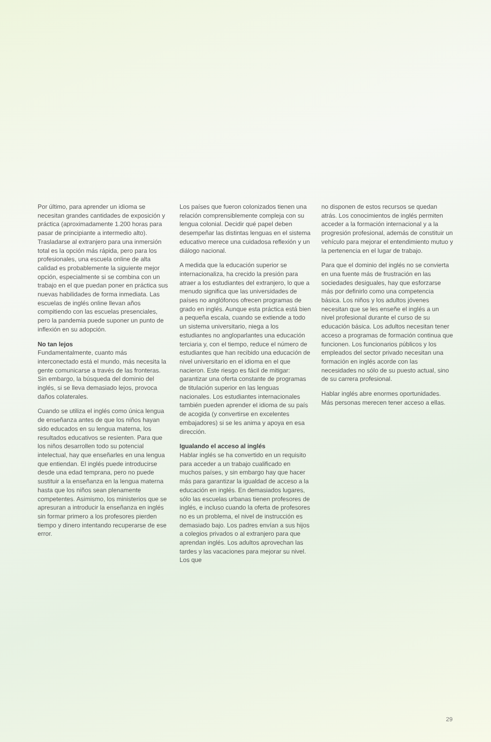Por último, para aprender un idioma se necesitan grandes cantidades de exposición y práctica (aproximadamente 1.200 horas para pasar de principiante a intermedio alto). Trasladarse al extranjero para una inmersión total es la opción más rápida, pero para los profesionales, una escuela online de alta calidad es probablemente la siguiente mejor opción, especialmente si se combina con un trabajo en el que puedan poner en práctica sus nuevas habilidades de forma inmediata. Las escuelas de inglés online llevan años compitiendo con las escuelas presenciales, pero la pandemia puede suponer un punto de inflexión en su adopción.
No tan lejos
Fundamentalmente, cuanto más interconectado está el mundo, más necesita la gente comunicarse a través de las fronteras. Sin embargo, la búsqueda del dominio del inglés, si se lleva demasiado lejos, provoca daños colaterales.
Cuando se utiliza el inglés como única lengua de enseñanza antes de que los niños hayan sido educados en su lengua materna, los resultados educativos se resienten. Para que los niños desarrollen todo su potencial intelectual, hay que enseñarles en una lengua que entiendan. El inglés puede introducirse desde una edad temprana, pero no puede sustituir a la enseñanza en la lengua materna hasta que los niños sean plenamente competentes. Asimismo, los ministerios que se apresuran a introducir la enseñanza en inglés sin formar primero a los profesores pierden tiempo y dinero intentando recuperarse de ese error.
Los países que fueron colonizados tienen una relación comprensiblemente compleja con su lengua colonial. Decidir qué papel deben desempeñar las distintas lenguas en el sistema educativo merece una cuidadosa reflexión y un diálogo nacional.
A medida que la educación superior se internacionaliza, ha crecido la presión para atraer a los estudiantes del extranjero, lo que a menudo significa que las universidades de países no anglófonos ofrecen programas de grado en inglés. Aunque esta práctica está bien a pequeña escala, cuando se extiende a todo un sistema universitario, niega a los estudiantes no angloparlantes una educación terciaria y, con el tiempo, reduce el número de estudiantes que han recibido una educación de nivel universitario en el idioma en el que nacieron. Este riesgo es fácil de mitigar: garantizar una oferta constante de programas de titulación superior en las lenguas nacionales. Los estudiantes internacionales también pueden aprender el idioma de su país de acogida (y convertirse en excelentes embajadores) si se les anima y apoya en esa dirección.
Igualando el acceso al inglés
Hablar inglés se ha convertido en un requisito para acceder a un trabajo cualificado en muchos países, y sin embargo hay que hacer más para garantizar la igualdad de acceso a la educación en inglés. En demasiados lugares, sólo las escuelas urbanas tienen profesores de inglés, e incluso cuando la oferta de profesores no es un problema, el nivel de instrucción es demasiado bajo. Los padres envían a sus hijos a colegios privados o al extranjero para que aprendan inglés. Los adultos aprovechan las tardes y las vacaciones para mejorar su nivel. Los que
no disponen de estos recursos se quedan atrás. Los conocimientos de inglés permiten acceder a la formación internacional y a la progresión profesional, además de constituir un vehículo para mejorar el entendimiento mutuo y la pertenencia en el lugar de trabajo.
Para que el dominio del inglés no se convierta en una fuente más de frustración en las sociedades desiguales, hay que esforzarse más por definirlo como una competencia básica. Los niños y los adultos jóvenes necesitan que se les enseñe el inglés a un nivel profesional durante el curso de su educación básica. Los adultos necesitan tener acceso a programas de formación continua que funcionen. Los funcionarios públicos y los empleados del sector privado necesitan una formación en inglés acorde con las necesidades no sólo de su puesto actual, sino de su carrera profesional.
Hablar inglés abre enormes oportunidades. Más personas merecen tener acceso a ellas.
29